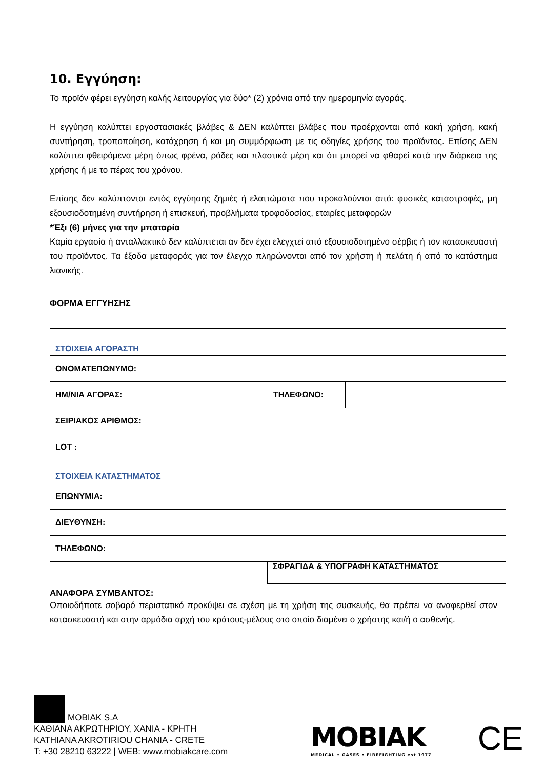10. Εγγύηση:
Το προϊόν φέρει εγγύηση καλής λειτουργίας για δύο* (2) χρόνια από την ημερομηνία αγοράς.
Η εγγύηση καλύπτει εργοστασιακές βλάβες & ΔΕΝ καλύπτει βλάβες που προέρχονται από κακή χρήση, κακή συντήρηση, τροποποίηση, κατάχρηση ή και μη συμμόρφωση με τις οδηγίες χρήσης του προϊόντος. Επίσης ΔΕΝ καλύπτει φθειρόμενα μέρη όπως φρένα, ρόδες και πλαστικά μέρη και ότι μπορεί να φθαρεί κατά την διάρκεια της χρήσης ή με το πέρας του χρόνου.
Επίσης δεν καλύπτονται εντός εγγύησης ζημιές ή ελαττώματα που προκαλούνται από: φυσικές καταστροφές, μη εξουσιοδοτημένη συντήρηση ή επισκευή, προβλήματα τροφοδοσίας, εταιρίες μεταφορών
*Έξι (6) μήνες για την μπαταρία
Καμία εργασία ή ανταλλακτικό δεν καλύπτεται αν δεν έχει ελεγχτεί από εξουσιοδοτημένο σέρβις ή τον κατασκευαστή του προϊόντος. Τα έξοδα μεταφοράς για τον έλεγχο πληρώνονται από τον χρήστη ή πελάτη ή από το κατάστημα λιανικής.
ΦΟΡΜΑ ΕΓΓΥΗΣΗΣ
| ΣΤΟΙΧΕΙΑ ΑΓΟΡΑΣΤΗ | | | |
| ΟΝΟΜΑΤΕΠΩΝΥΜΟ: | | | |
| ΗΜ/ΝΙΑ ΑΓΟΡΑΣ: | | ΤΗΛΕΦΩΝΟ: | |
| ΣΕΙΡΙΑΚΟΣ ΑΡΙΘΜΟΣ: | | | |
| LOT : | | | |
| ΣΤΟΙΧΕΙΑ ΚΑΤΑΣΤΗΜΑΤΟΣ | | | |
| ΕΠΩΝΥΜΙΑ: | | | |
| ΔΙΕΥΘΥΝΣΗ: | | | |
| ΤΗΛΕΦΩΝΟ: | | | |
ΣΦΡΑΓΙΔΑ & ΥΠΟΓΡΑΦΗ ΚΑΤΑΣΤΗΜΑΤΟΣ
ΑΝΑΦΟΡΑ ΣΥΜΒΑΝΤΟΣ:
Οποιοδήποτε σοβαρό περιστατικό προκύψει σε σχέση με τη χρήση της συσκευής, θα πρέπει να αναφερθεί στον κατασκευαστή και στην αρμόδια αρχή του κράτους-μέλους στο οποίο διαμένει ο χρήστης και/ή ο ασθενής.
MOBIAK S.A
ΚΑΘΙΑΝΑ ΑΚΡΩΤΗΡΙΟΥ, ΧΑΝΙΑ - ΚΡΗΤΗ
KATHIANA AKROTIRIOU CHANIA - CRETE
T: +30 28210 63222 | WEB: www.mobiakcare.com
MOBIAK
MEDICAL • GASES • FIREFIGHTING est 1977
CE